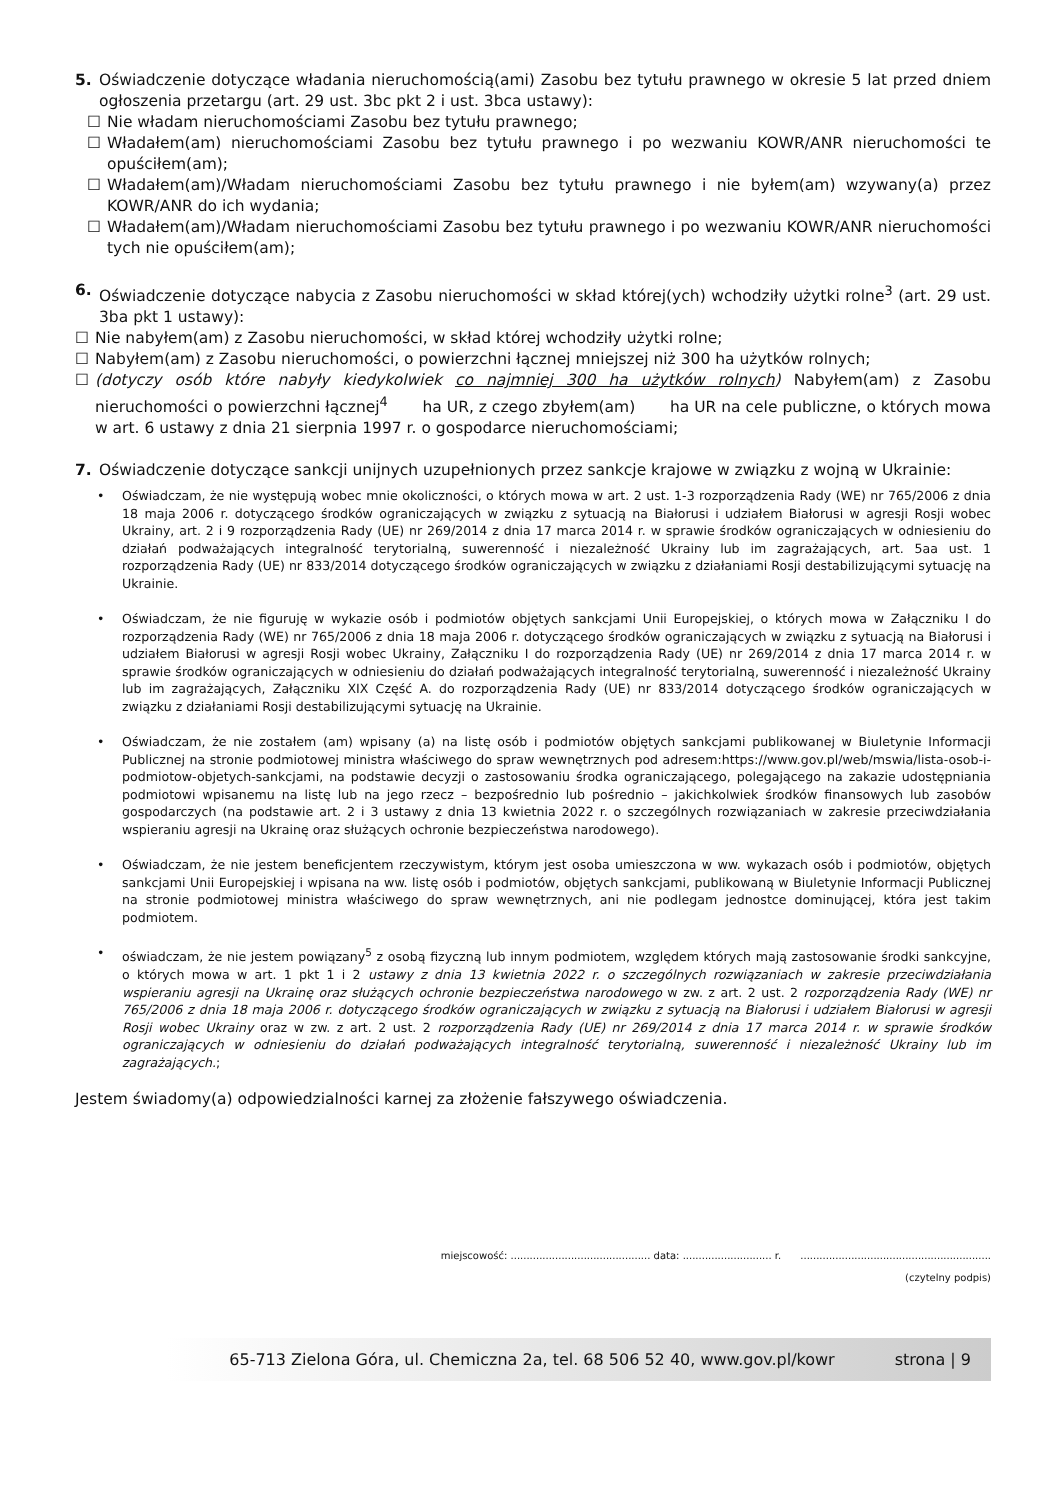5. Oświadczenie dotyczące władania nieruchomością(ami) Zasobu bez tytułu prawnego w okresie 5 lat przed dniem ogłoszenia przetargu (art. 29 ust. 3bc pkt 2 i ust. 3bca ustawy):
☐ Nie władam nieruchomościami Zasobu bez tytułu prawnego;
☐ Władałem(am) nieruchomościami Zasobu bez tytułu prawnego i po wezwaniu KOWR/ANR nieruchomości te opuściłem(am);
☐ Władałem(am)/Władam nieruchomościami Zasobu bez tytułu prawnego i nie byłem(am) wzywany(a) przez KOWR/ANR do ich wydania;
☐ Władałem(am)/Władam nieruchomościami Zasobu bez tytułu prawnego i po wezwaniu KOWR/ANR nieruchomości tych nie opuściłem(am);
6. Oświadczenie dotyczące nabycia z Zasobu nieruchomości w skład której(ych) wchodziły użytki rolne<sup>3</sup> (art. 29 ust. 3ba pkt 1 ustawy):
☐ Nie nabyłem(am) z Zasobu nieruchomości, w skład której wchodziły użytki rolne;
☐ Nabyłem(am) z Zasobu nieruchomości, o powierzchni łącznej mniejszej niż 300 ha użytków rolnych;
☐ (dotyczy osób które nabyły kiedykolwiek co najmniej 300 ha użytków rolnych) Nabyłem(am) z Zasobu nieruchomości o powierzchni łącznej<sup>4</sup> ha UR, z czego zbyłem(am) ha UR na cele publiczne, o których mowa w art. 6 ustawy z dnia 21 sierpnia 1997 r. o gospodarce nieruchomościami;
7. Oświadczenie dotyczące sankcji unijnych uzupełnionych przez sankcje krajowe w związku z wojną w Ukrainie:
• Oświadczam, że nie występują wobec mnie okoliczności, o których mowa w art. 2 ust. 1-3 rozporządzenia Rady (WE) nr 765/2006 z dnia 18 maja 2006 r. dotyczącego środków ograniczających w związku z sytuacją na Białorusi i udziałem Białorusi w agresji Rosji wobec Ukrainy, art. 2 i 9 rozporządzenia Rady (UE) nr 269/2014 z dnia 17 marca 2014 r. w sprawie środków ograniczających w odniesieniu do działań podważających integralność terytorialną, suwerenność i niezależność Ukrainy lub im zagrażających, art. 5aa ust. 1 rozporządzenia Rady (UE) nr 833/2014 dotyczącego środków ograniczających w związku z działaniami Rosji destabilizującymi sytuację na Ukrainie.
• Oświadczam, że nie figuruję w wykazie osób i podmiotów objętych sankcjami Unii Europejskiej, o których mowa w Załączniku I do rozporządzenia Rady (WE) nr 765/2006 z dnia 18 maja 2006 r. dotyczącego środków ograniczających w związku z sytuacją na Białorusi i udziałem Białorusi w agresji Rosji wobec Ukrainy, Załączniku I do rozporządzenia Rady (UE) nr 269/2014 z dnia 17 marca 2014 r. w sprawie środków ograniczających w odniesieniu do działań podważających integralność terytorialną, suwerenność i niezależność Ukrainy lub im zagrażających, Załączniku XIX Część A. do rozporządzenia Rady (UE) nr 833/2014 dotyczącego środków ograniczających w związku z działaniami Rosji destabilizującymi sytuację na Ukrainie.
• Oświadczam, że nie zostałem (am) wpisany (a) na listę osób i podmiotów objętych sankcjami publikowanej w Biuletynie Informacji Publicznej na stronie podmiotowej ministra właściwego do spraw wewnętrznych pod adresem:https://www.gov.pl/web/mswia/lista-osob-i-podmiotow-objetych-sankcjami, na podstawie decyzji o zastosowaniu środka ograniczającego, polegającego na zakazie udostępniania podmiotowi wpisanemu na listę lub na jego rzecz – bezpośrednio lub pośrednio – jakichkolwiek środków finansowych lub zasobów gospodarczych (na podstawie art. 2 i 3 ustawy z dnia 13 kwietnia 2022 r. o szczególnych rozwiązaniach w zakresie przeciwdziałania wspieraniu agresji na Ukrainę oraz służących ochronie bezpieczeństwa narodowego).
• Oświadczam, że nie jestem beneficjentem rzeczywistym, którym jest osoba umieszczona w ww. wykazach osób i podmiotów, objętych sankcjami Unii Europejskiej i wpisana na ww. listę osób i podmiotów, objętych sankcjami, publikowaną w Biuletynie Informacji Publicznej na stronie podmiotowej ministra właściwego do spraw wewnętrznych, ani nie podlegam jednostce dominującej, która jest takim podmiotem.
• oświadczam, że nie jestem powiązany<sup>5</sup> z osobą fizyczną lub innym podmiotem, względem których mają zastosowanie środki sankcyjne, o których mowa w art. 1 pkt 1 i 2 ustawy z dnia 13 kwietnia 2022 r. o szczególnych rozwiązaniach w zakresie przeciwdziałania wspieraniu agresji na Ukrainę oraz służących ochronie bezpieczeństwa narodowego w zw. z art. 2 ust. 2 rozporządzenia Rady (WE) nr 765/2006 z dnia 18 maja 2006 r. dotyczącego środków ograniczających w związku z sytuacją na Białorusi i udziałem Białorusi w agresji Rosji wobec Ukrainy oraz w zw. z art. 2 ust. 2 rozporządzenia Rady (UE) nr 269/2014 z dnia 17 marca 2014 r. w sprawie środków ograniczających w odniesieniu do działań podważających integralność terytorialną, suwerenność i niezależność Ukrainy lub im zagrażających.;
Jestem świadomy(a) odpowiedzialności karnej za złożenie fałszywego oświadczenia.
miejscowość: ............................................ data: ............................ r. ............................................................
(czytelny podpis)
65-713 Zielona Góra, ul. Chemiczna 2a, tel. 68 506 52 40, www.gov.pl/kowr strona | 9